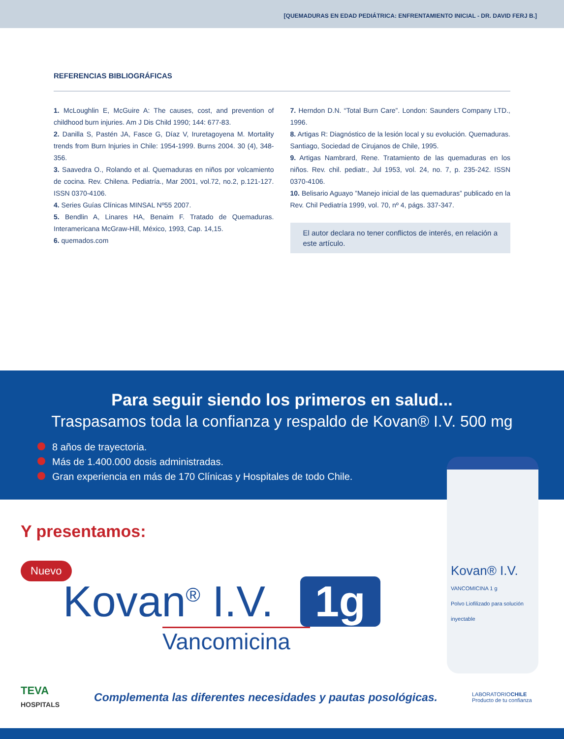[QUEMADURAS EN EDAD PEDIÁTRICA: ENFRENTAMIENTO INICIAL - DR. DAVID FERJ B.]
REFERENCIAS BIBLIOGRÁFICAS
1. McLoughlin E, McGuire A: The causes, cost, and prevention of childhood burn injuries. Am J Dis Child 1990; 144: 677-83.
2. Danilla S, Pastén JA, Fasce G, Díaz V, Iruretagoyena M. Mortality trends from Burn Injuries in Chile: 1954-1999. Burns 2004. 30 (4), 348-356.
3. Saavedra O., Rolando et al. Quemaduras en niños por volcamiento de cocina. Rev. Chilena. Pediatría., Mar 2001, vol.72, no.2, p.121-127. ISSN 0370-4106.
4. Series Guías Clínicas MINSAL Nº55 2007.
5. Bendlin A, Linares HA, Benaim F. Tratado de Quemaduras. Interamericana McGraw-Hill, México, 1993, Cap. 14,15.
6. quemados.com
7. Herndon D.N. “Total Burn Care”. London: Saunders Company LTD., 1996.
8. Artigas R: Diagnóstico de la lesión local y su evolución. Quemaduras. Santiago, Sociedad de Cirujanos de Chile, 1995.
9. Artigas Nambrard, Rene. Tratamiento de las quemaduras en los niños. Rev. chil. pediatr., Jul 1953, vol. 24, no. 7, p. 235-242. ISSN 0370-4106.
10. Belisario Aguayo ”Manejo inicial de las quemaduras” publicado en la Rev. Chil Pediatría 1999, vol. 70, nº 4, págs. 337-347.
El autor declara no tener conflictos de interés, en relación a este artículo.
Para seguir siendo los primeros en salud...
Traspasamos toda la confianza y respaldo de Kovan® I.V. 500 mg
8 años de trayectoria.
Más de 1.400.000 dosis administradas.
Gran experiencia en más de 170 Clínicas y Hospitales de todo Chile.
Y presentamos:
Nuevo
Kovan<sup>®</sup> I.V. 1g
Vancomicina
TEVA
HOSPITALS
Complementa las diferentes necesidades y pautas posológicas.
LABORATORIOCHILE
Producto de tu confianza
Kovan® I.V.
VANCOMICINA 1 g
Polvo Liofilizado para solución inyectable